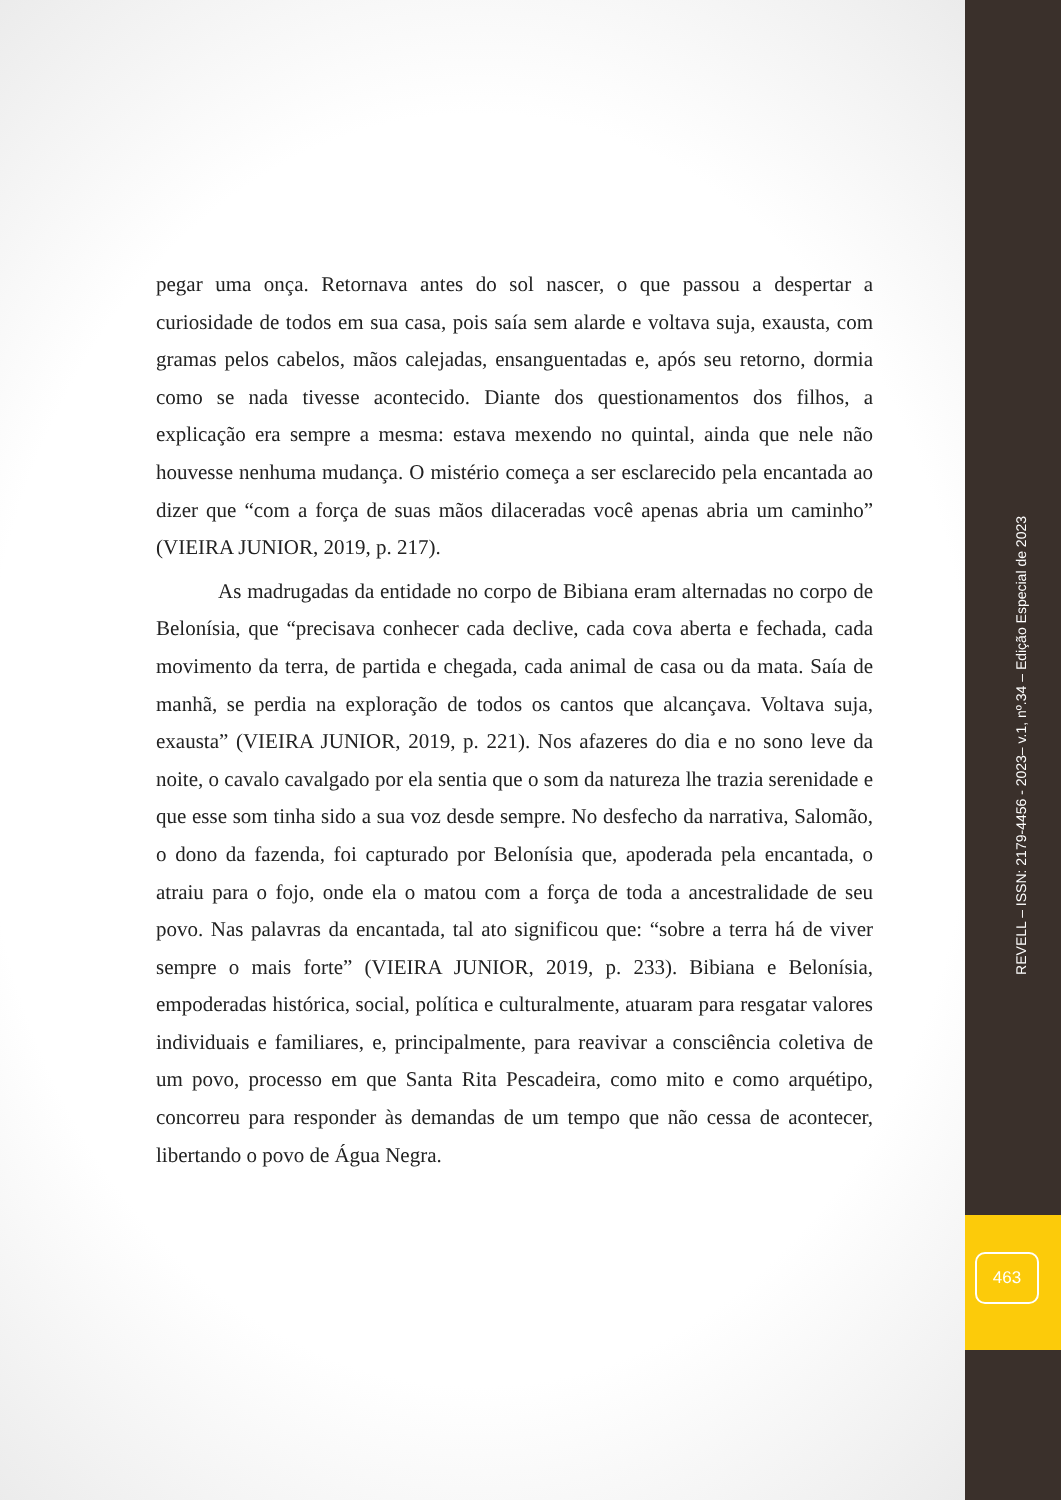pegar uma onça. Retornava antes do sol nascer, o que passou a despertar a curiosidade de todos em sua casa, pois saía sem alarde e voltava suja, exausta, com gramas pelos cabelos, mãos calejadas, ensanguentadas e, após seu retorno, dormia como se nada tivesse acontecido. Diante dos questionamentos dos filhos, a explicação era sempre a mesma: estava mexendo no quintal, ainda que nele não houvesse nenhuma mudança. O mistério começa a ser esclarecido pela encantada ao dizer que “com a força de suas mãos dilaceradas você apenas abria um caminho” (VIEIRA JUNIOR, 2019, p. 217).
As madrugadas da entidade no corpo de Bibiana eram alternadas no corpo de Belonísia, que “precisava conhecer cada declive, cada cova aberta e fechada, cada movimento da terra, de partida e chegada, cada animal de casa ou da mata. Saía de manhã, se perdia na exploração de todos os cantos que alcançava. Voltava suja, exausta” (VIEIRA JUNIOR, 2019, p. 221). Nos afazeres do dia e no sono leve da noite, o cavalo cavalgado por ela sentia que o som da natureza lhe trazia serenidade e que esse som tinha sido a sua voz desde sempre. No desfecho da narrativa, Salomão, o dono da fazenda, foi capturado por Belonísia que, apoderada pela encantada, o atraiu para o fojo, onde ela o matou com a força de toda a ancestralidade de seu povo. Nas palavras da encantada, tal ato significou que: “sobre a terra há de viver sempre o mais forte” (VIEIRA JUNIOR, 2019, p. 233). Bibiana e Belonísia, empoderadas histórica, social, política e culturalmente, atuaram para resgatar valores individuais e familiares, e, principalmente, para reavivar a consciência coletiva de um povo, processo em que Santa Rita Pescadeira, como mito e como arquétipo, concorreu para responder às demandas de um tempo que não cessa de acontecer, libertando o povo de Água Negra.
REVELL – ISSN: 2179-4456 - 2023– v.1, nº.34 – Edição Especial de 2023
463